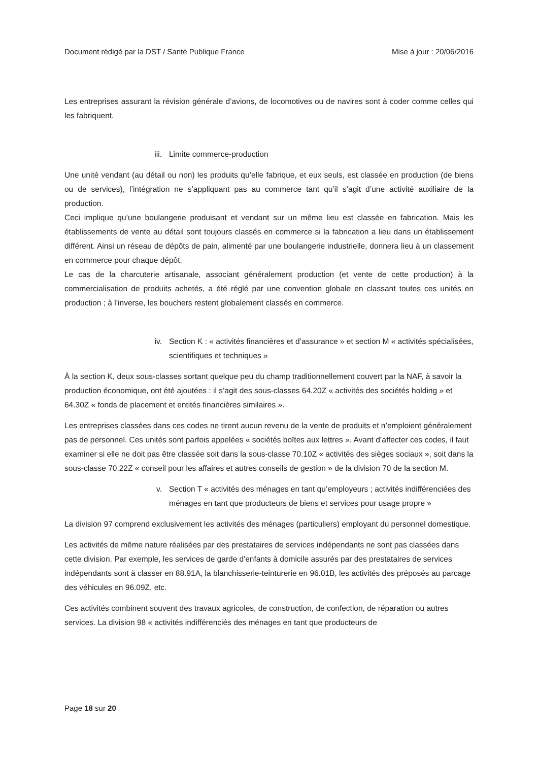Document rédigé par la DST / Santé Publique France Mise à jour : 20/06/2016
Les entreprises assurant la révision générale d’avions, de locomotives ou de navires sont à coder comme celles qui les fabriquent.
iii. Limite commerce-production
Une unité vendant (au détail ou non) les produits qu’elle fabrique, et eux seuls, est classée en production (de biens ou de services), l’intégration ne s’appliquant pas au commerce tant qu’il s’agit d’une activité auxiliaire de la production.
Ceci implique qu’une boulangerie produisant et vendant sur un même lieu est classée en fabrication. Mais les établissements de vente au détail sont toujours classés en commerce si la fabrication a lieu dans un établissement différent. Ainsi un réseau de dépôts de pain, alimenté par une boulangerie industrielle, donnera lieu à un classement en commerce pour chaque dépôt.
Le cas de la charcuterie artisanale, associant généralement production (et vente de cette production) à la commercialisation de produits achetés, a été réglé par une convention globale en classant toutes ces unités en production ; à l’inverse, les bouchers restent globalement classés en commerce.
iv. Section K : « activités financières et d’assurance » et section M « activités spécialisées, scientifiques et techniques »
À la section K, deux sous-classes sortant quelque peu du champ traditionnellement couvert par la NAF, à savoir la production économique, ont été ajoutées : il s’agit des sous-classes 64.20Z « activités des sociétés holding » et 64.30Z « fonds de placement et entités financières similaires ».
Les entreprises classées dans ces codes ne tirent aucun revenu de la vente de produits et n’emploient généralement pas de personnel. Ces unités sont parfois appelées « sociétés boîtes aux lettres ». Avant d’affecter ces codes, il faut examiner si elle ne doit pas être classée soit dans la sous-classe 70.10Z « activités des sièges sociaux », soit dans la sous-classe 70.22Z « conseil pour les affaires et autres conseils de gestion » de la division 70 de la section M.
v. Section T « activités des ménages en tant qu’employeurs ; activités indifférenciées des ménages en tant que producteurs de biens et services pour usage propre »
La division 97 comprend exclusivement les activités des ménages (particuliers) employant du personnel domestique.
Les activités de même nature réalisées par des prestataires de services indépendants ne sont pas classées dans cette division. Par exemple, les services de garde d'enfants à domicile assurés par des prestataires de services indépendants sont à classer en 88.91A, la blanchisserie-teinturerie en 96.01B, les activités des préposés au parcage des véhicules en 96.09Z, etc.
Ces activités combinent souvent des travaux agricoles, de construction, de confection, de réparation ou autres services. La division 98 « activités indifférenciés des ménages en tant que producteurs de
Page 18 sur 20